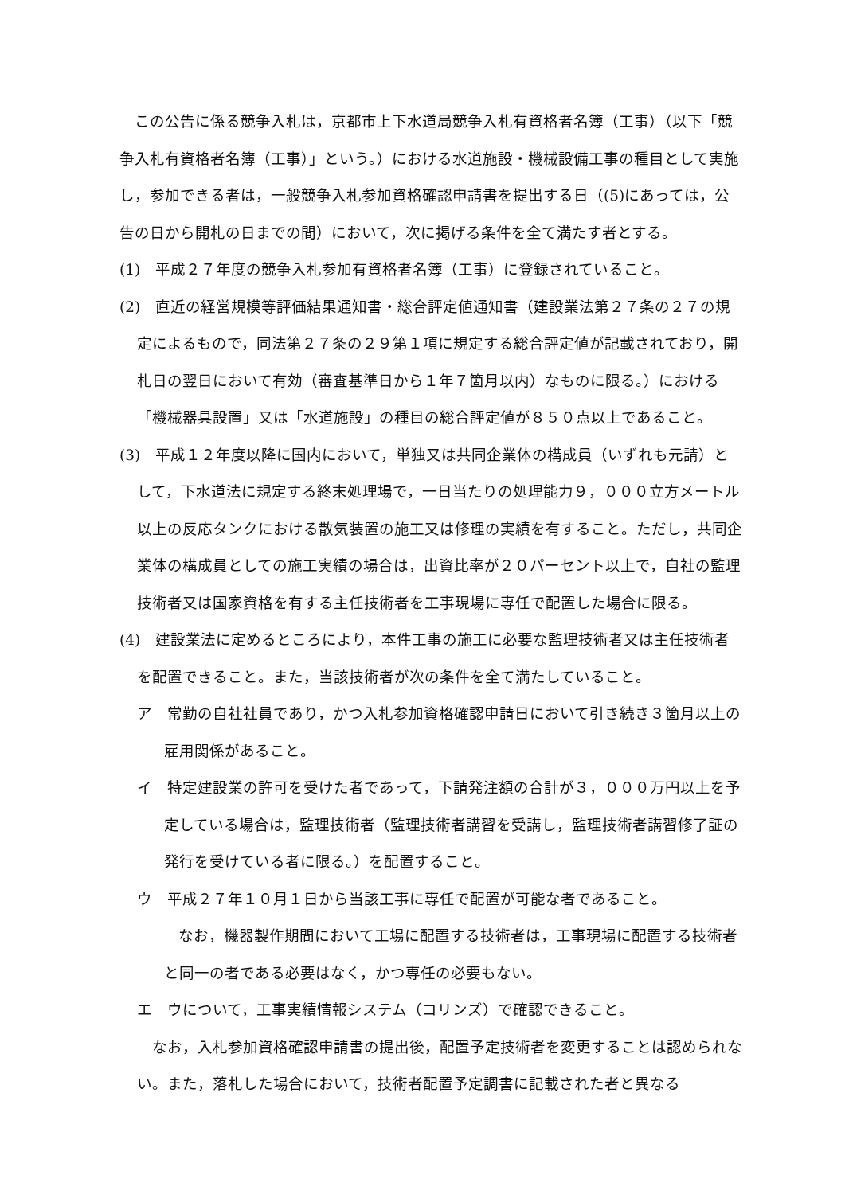この公告に係る競争入札は，京都市上下水道局競争入札有資格者名簿（工事）（以下「競争入札有資格者名簿（工事）」という。）における水道施設・機械設備工事の種目として実施し，参加できる者は，一般競争入札参加資格確認申請書を提出する日（(5)にあっては，公告の日から開札の日までの間）において，次に掲げる条件を全て満たす者とする。
(1)　平成２７年度の競争入札参加有資格者名簿（工事）に登録されていること。
(2)　直近の経営規模等評価結果通知書・総合評定値通知書（建設業法第２７条の２７の規定によるもので，同法第２７条の２９第１項に規定する総合評定値が記載されており，開札日の翌日において有効（審査基準日から１年７箇月以内）なものに限る。）における「機械器具設置」又は「水道施設」の種目の総合評定値が８５０点以上であること。
(3)　平成１２年度以降に国内において，単独又は共同企業体の構成員（いずれも元請）として，下水道法に規定する終末処理場で，一日当たりの処理能力９，０００立方メートル以上の反応タンクにおける散気装置の施工又は修理の実績を有すること。ただし，共同企業体の構成員としての施工実績の場合は，出資比率が２０パーセント以上で，自社の監理技術者又は国家資格を有する主任技術者を工事現場に専任で配置した場合に限る。
(4)　建設業法に定めるところにより，本件工事の施工に必要な監理技術者又は主任技術者を配置できること。また，当該技術者が次の条件を全て満たしていること。
ア　常勤の自社社員であり，かつ入札参加資格確認申請日において引き続き３箇月以上の雇用関係があること。
イ　特定建設業の許可を受けた者であって，下請発注額の合計が３，０００万円以上を予定している場合は，監理技術者（監理技術者講習を受講し，監理技術者講習修了証の発行を受けている者に限る。）を配置すること。
ウ　平成２７年１０月１日から当該工事に専任で配置が可能な者であること。
なお，機器製作期間において工場に配置する技術者は，工事現場に配置する技術者と同一の者である必要はなく，かつ専任の必要もない。
エ　ウについて，工事実績情報システム（コリンズ）で確認できること。
なお，入札参加資格確認申請書の提出後，配置予定技術者を変更することは認められない。また，落札した場合において，技術者配置予定調書に記載された者と異なる